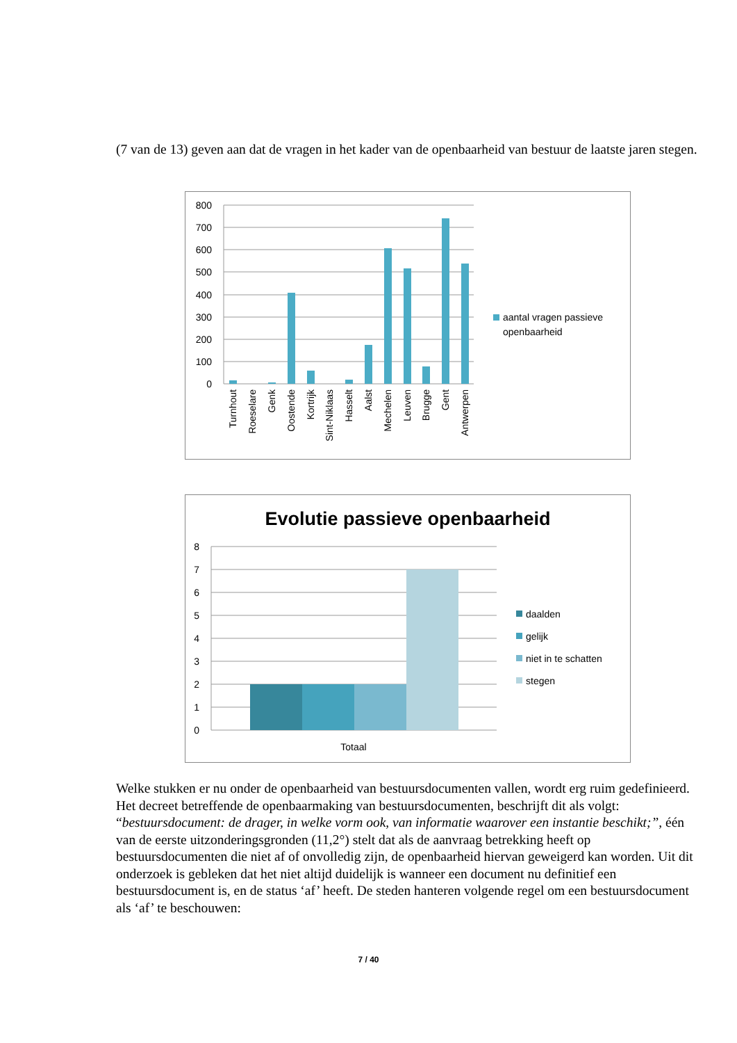(7 van de 13) geven aan dat de vragen in het kader van de openbaarheid van bestuur de laatste jaren stegen.
800
700
600
500
400
300
200
100
0
Turnhout
Roeselare
Genk
Oostende
Kortrijk
Sint-Niklaas
Hasselt
Aalst
Mechelen
Leuven
Brugge
Gent
Antwerpen
aantal vragen passieve
openbaarheid
Evolutie passieve openbaarheid
8
7
6
5
4
3
2
1
0
Totaal
daalden
gelijk
niet in te schatten
stegen
Welke stukken er nu onder de openbaarheid van bestuursdocumenten vallen, wordt erg ruim gedefinieerd. Het decreet betreffende de openbaarmaking van bestuursdocumenten, beschrijft dit als volgt: “bestuursdocument: de drager, in welke vorm ook, van informatie waarover een instantie beschikt;”, één van de eerste uitzonderingsgronden (11,2°) stelt dat als de aanvraag betrekking heeft op bestuursdocumenten die niet af of onvolledig zijn, de openbaarheid hiervan geweigerd kan worden. Uit dit onderzoek is gebleken dat het niet altijd duidelijk is wanneer een document nu definitief een bestuursdocument is, en de status ‘af’ heeft. De steden hanteren volgende regel om een bestuursdocument als ‘af’ te beschouwen:
7 / 40